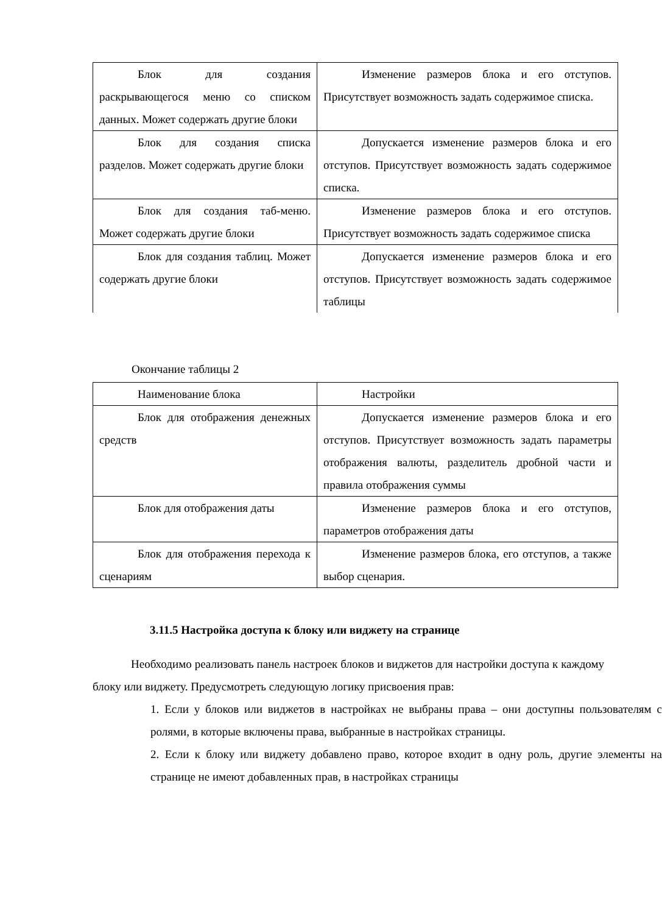| Блок для создания раскрывающегося меню со списком данных. Может содержать другие блоки | Изменение размеров блока и его отступов. Присутствует возможность задать содержимое списка. |
| Блок для создания списка разделов. Может содержать другие блоки | Допускается изменение размеров блока и его отступов. Присутствует возможность задать содержимое списка. |
| Блок для создания таб-меню. Может содержать другие блоки | Изменение размеров блока и его отступов. Присутствует возможность задать содержимое списка |
| Блок для создания таблиц. Может содержать другие блоки | Допускается изменение размеров блока и его отступов. Присутствует возможность задать содержимое таблицы |
Окончание таблицы 2
| Наименование блока | Настройки |
| Блок для отображения денежных средств | Допускается изменение размеров блока и его отступов. Присутствует возможность задать параметры отображения валюты, разделитель дробной части и правила отображения суммы |
| Блок для отображения даты | Изменение размеров блока и его отступов, параметров отображения даты |
| Блок для отображения перехода к сценариям | Изменение размеров блока, его отступов, а также выбор сценария. |
3.11.5 Настройка доступа к блоку или виджету на странице
Необходимо реализовать панель настроек блоков и виджетов для настройки доступа к каждому блоку или виджету. Предусмотреть следующую логику присвоения прав:
1. Если у блоков или виджетов в настройках не выбраны права – они доступны пользователям с ролями, в которые включены права, выбранные в настройках страницы.
2. Если к блоку или виджету добавлено право, которое входит в одну роль, другие элементы на странице не имеют добавленных прав, в настройках страницы